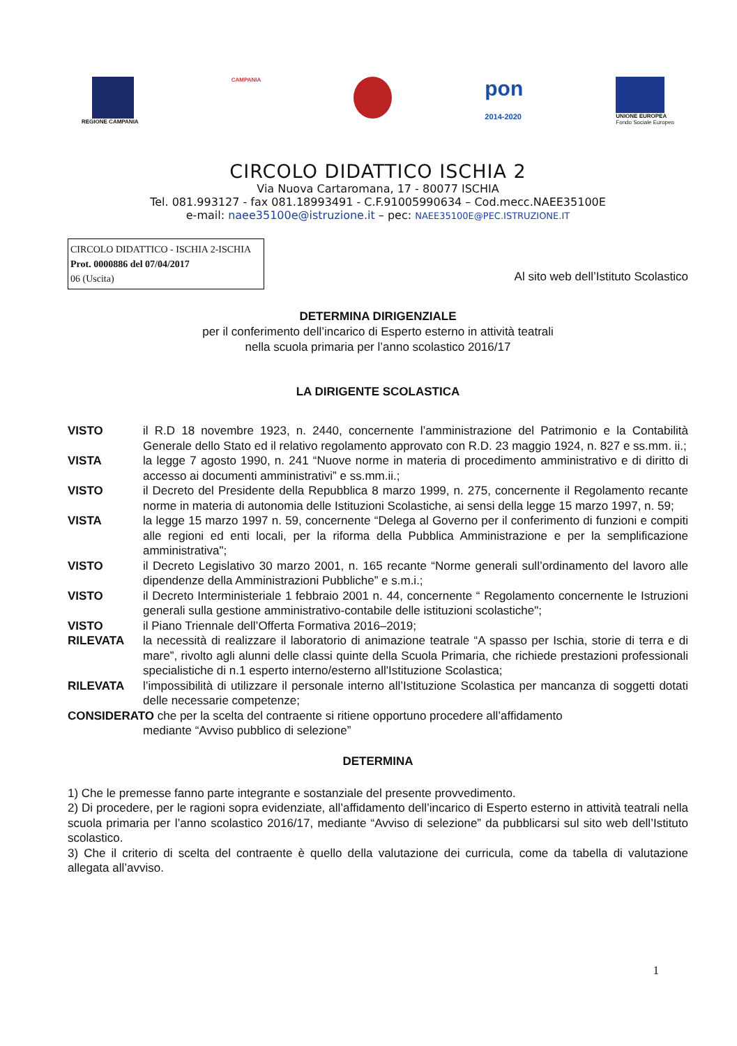REGIONE CAMPANIA CAMPANIA
pon
2014-2020
UNIONE EUROPEA
Fondo Sociale Europeo
CIRCOLO DIDATTICO ISCHIA 2
Via Nuova Cartaromana, 17 - 80077 ISCHIA
Tel. 081.993127 - fax 081.18993491 - C.F.91005990634 – Cod.mecc.NAEE35100E
e-mail: naee35100e@istruzione.it – pec: NAEE35100E@PEC.ISTRUZIONE.IT
CIRCOLO DIDATTICO - ISCHIA 2-ISCHIA
Prot. 0000886 del 07/04/2017
06 (Uscita)
Al sito web dell’Istituto Scolastico
DETERMINA DIRIGENZIALE
per il conferimento dell’incarico di Esperto esterno in attività teatrali
nella scuola primaria per l’anno scolastico 2016/17
LA DIRIGENTE SCOLASTICA
| VISTO | il R.D 18 novembre 1923, n. 2440, concernente l’amministrazione del Patrimonio e la Contabilità Generale dello Stato ed il relativo regolamento approvato con R.D. 23 maggio 1924, n. 827 e ss.mm. ii.; |
| VISTA | la legge 7 agosto 1990, n. 241 “Nuove norme in materia di procedimento amministrativo e di diritto di accesso ai documenti amministrativi” e ss.mm.ii.; |
| VISTO | il Decreto del Presidente della Repubblica 8 marzo 1999, n. 275, concernente il Regolamento recante norme in materia di autonomia delle Istituzioni Scolastiche, ai sensi della legge 15 marzo 1997, n. 59; |
| VISTA | la legge 15 marzo 1997 n. 59, concernente “Delega al Governo per il conferimento di funzioni e compiti alle regioni ed enti locali, per la riforma della Pubblica Amministrazione e per la semplificazione amministrativa"; |
| VISTO | il Decreto Legislativo 30 marzo 2001, n. 165 recante “Norme generali sull’ordinamento del lavoro alle dipendenze della Amministrazioni Pubbliche” e s.m.i.; |
| VISTO | il Decreto Interministeriale 1 febbraio 2001 n. 44, concernente “ Regolamento concernente le Istruzioni generali sulla gestione amministrativo-contabile delle istituzioni scolastiche"; |
| VISTO | il Piano Triennale dell’Offerta Formativa 2016–2019; |
| RILEVATA | la necessità di realizzare il laboratorio di animazione teatrale “A spasso per Ischia, storie di terra e di mare”, rivolto agli alunni delle classi quinte della Scuola Primaria, che richiede prestazioni professionali specialistiche di n.1 esperto interno/esterno all'Istituzione Scolastica; |
| RILEVATA | l’impossibilità di utilizzare il personale interno all’Istituzione Scolastica per mancanza di soggetti dotati delle necessarie competenze; |
| CONSIDERATO che per la scelta del contraente si ritiene opportuno procedere all’affidamento mediante “Avviso pubblico di selezione” | |
DETERMINA
1) Che le premesse fanno parte integrante e sostanziale del presente provvedimento.
2) Di procedere, per le ragioni sopra evidenziate, all’affidamento dell’incarico di Esperto esterno in attività teatrali nella scuola primaria per l’anno scolastico 2016/17, mediante “Avviso di selezione” da pubblicarsi sul sito web dell’Istituto scolastico.
3) Che il criterio di scelta del contraente è quello della valutazione dei curricula, come da tabella di valutazione allegata all’avviso.
1